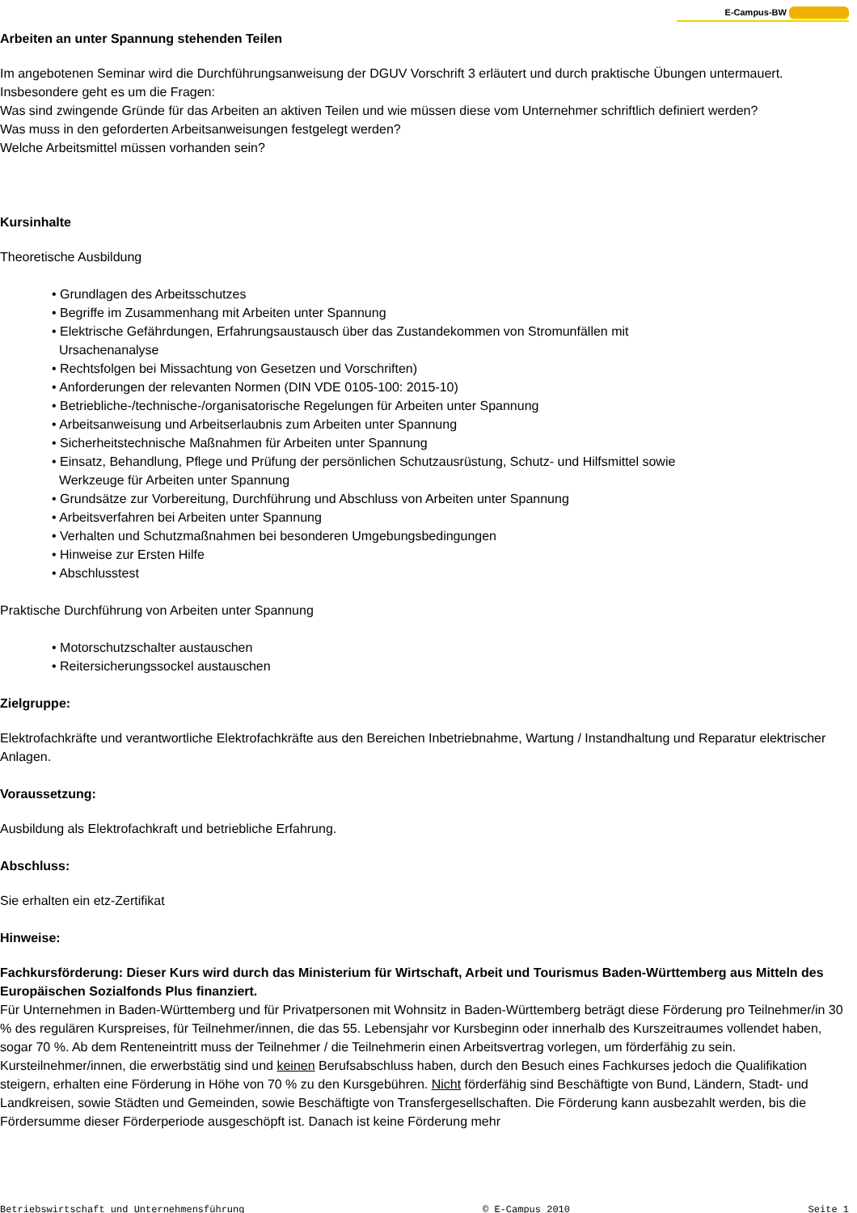E-Campus-BW
Arbeiten an unter Spannung stehenden Teilen
Im angebotenen Seminar wird die Durchführungsanweisung der DGUV Vorschrift 3 erläutert und durch praktische Übungen untermauert. Insbesondere geht es um die Fragen:
Was sind zwingende Gründe für das Arbeiten an aktiven Teilen und wie müssen diese vom Unternehmer schriftlich definiert werden?
Was muss in den geforderten Arbeitsanweisungen festgelegt werden?
Welche Arbeitsmittel müssen vorhanden sein?
Kursinhalte
Theoretische Ausbildung
• Grundlagen des Arbeitsschutzes
• Begriffe im Zusammenhang mit Arbeiten unter Spannung
• Elektrische Gefährdungen, Erfahrungsaustausch über das Zustandekommen von Stromunfällen mit
Ursachenanalyse
• Rechtsfolgen bei Missachtung von Gesetzen und Vorschriften)
• Anforderungen der relevanten Normen (DIN VDE 0105-100: 2015-10)
• Betriebliche-/technische-/organisatorische Regelungen für Arbeiten unter Spannung
• Arbeitsanweisung und Arbeitserlaubnis zum Arbeiten unter Spannung
• Sicherheitstechnische Maßnahmen für Arbeiten unter Spannung
• Einsatz, Behandlung, Pflege und Prüfung der persönlichen Schutzausrüstung, Schutz- und Hilfsmittel sowie
Werkzeuge für Arbeiten unter Spannung
• Grundsätze zur Vorbereitung, Durchführung und Abschluss von Arbeiten unter Spannung
• Arbeitsverfahren bei Arbeiten unter Spannung
• Verhalten und Schutzmaßnahmen bei besonderen Umgebungsbedingungen
• Hinweise zur Ersten Hilfe
• Abschlusstest
Praktische Durchführung von Arbeiten unter Spannung
• Motorschutzschalter austauschen
• Reitersicherungssockel austauschen
Zielgruppe:
Elektrofachkräfte und verantwortliche Elektrofachkräfte aus den Bereichen Inbetriebnahme, Wartung / Instandhaltung und Reparatur elektrischer Anlagen.
Voraussetzung:
Ausbildung als Elektrofachkraft und betriebliche Erfahrung.
Abschluss:
Sie erhalten ein etz-Zertifikat
Hinweise:
Fachkursförderung: Dieser Kurs wird durch das Ministerium für Wirtschaft, Arbeit und Tourismus Baden-Württemberg aus Mitteln des Europäischen Sozialfonds Plus finanziert.
Für Unternehmen in Baden-Württemberg und für Privatpersonen mit Wohnsitz in Baden-Württemberg beträgt diese Förderung pro Teilnehmer/in 30 % des regulären Kurspreises, für Teilnehmer/innen, die das 55. Lebensjahr vor Kursbeginn oder innerhalb des Kurszeitraumes vollendet haben, sogar 70 %. Ab dem Renteneintritt muss der Teilnehmer / die Teilnehmerin einen Arbeitsvertrag vorlegen, um förderfähig zu sein. Kursteilnehmer/innen, die erwerbstätig sind und keinen Berufsabschluss haben, durch den Besuch eines Fachkurses jedoch die Qualifikation steigern, erhalten eine Förderung in Höhe von 70 % zu den Kursgebühren. Nicht förderfähig sind Beschäftigte von Bund, Ländern, Stadt- und Landkreisen, sowie Städten und Gemeinden, sowie Beschäftigte von Transfergesellschaften. Die Förderung kann ausbezahlt werden, bis die Fördersumme dieser Förderperiode ausgeschöpft ist. Danach ist keine Förderung mehr
Betriebswirtschaft und Unternehmensführung © E-Campus 2010 Seite 1